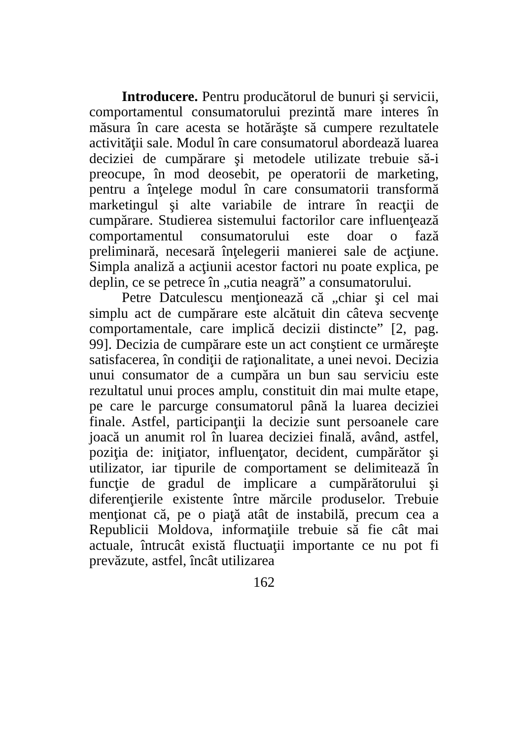Introducere. Pentru producătorul de bunuri şi servicii, comportamentul consumatorului prezintă mare interes în măsura în care acesta se hotărăşte să cumpere rezultatele activităţii sale. Modul în care consumatorul abordează luarea deciziei de cumpărare şi metodele utilizate trebuie să-i preocupe, în mod deosebit, pe operatorii de marketing, pentru a înţelege modul în care consumatorii transformă marketingul şi alte variabile de intrare în reacţii de cumpărare. Studierea sistemului factorilor care influenţează comportamentul consumatorului este doar o fază preliminară, necesară înţelegerii manierei sale de acţiune. Simpla analiză a acţiunii acestor factori nu poate explica, pe deplin, ce se petrece în „cutia neagră” a consumatorului.
Petre Datculescu menţionează că „chiar şi cel mai simplu act de cumpărare este alcătuit din câteva secvenţe comportamentale, care implică decizii distincte” [2, pag. 99]. Decizia de cumpărare este un act conştient ce urmăreşte satisfacerea, în condiţii de raţionalitate, a unei nevoi. Decizia unui consumator de a cumpăra un bun sau serviciu este rezultatul unui proces amplu, constituit din mai multe etape, pe care le parcurge consumatorul până la luarea deciziei finale. Astfel, participanţii la decizie sunt persoanele care joacă un anumit rol în luarea deciziei finală, având, astfel, poziţia de: iniţiator, influenţator, decident, cumpărător şi utilizator, iar tipurile de comportament se delimitează în funcţie de gradul de implicare a cumpărătorului şi diferenţierile existente între mărcile produselor. Trebuie menţionat că, pe o piaţă atât de instabilă, precum cea a Republicii Moldova, informaţiile trebuie să fie cât mai actuale, întrucât există fluctuaţii importante ce nu pot fi prevăzute, astfel, încât utilizarea
162